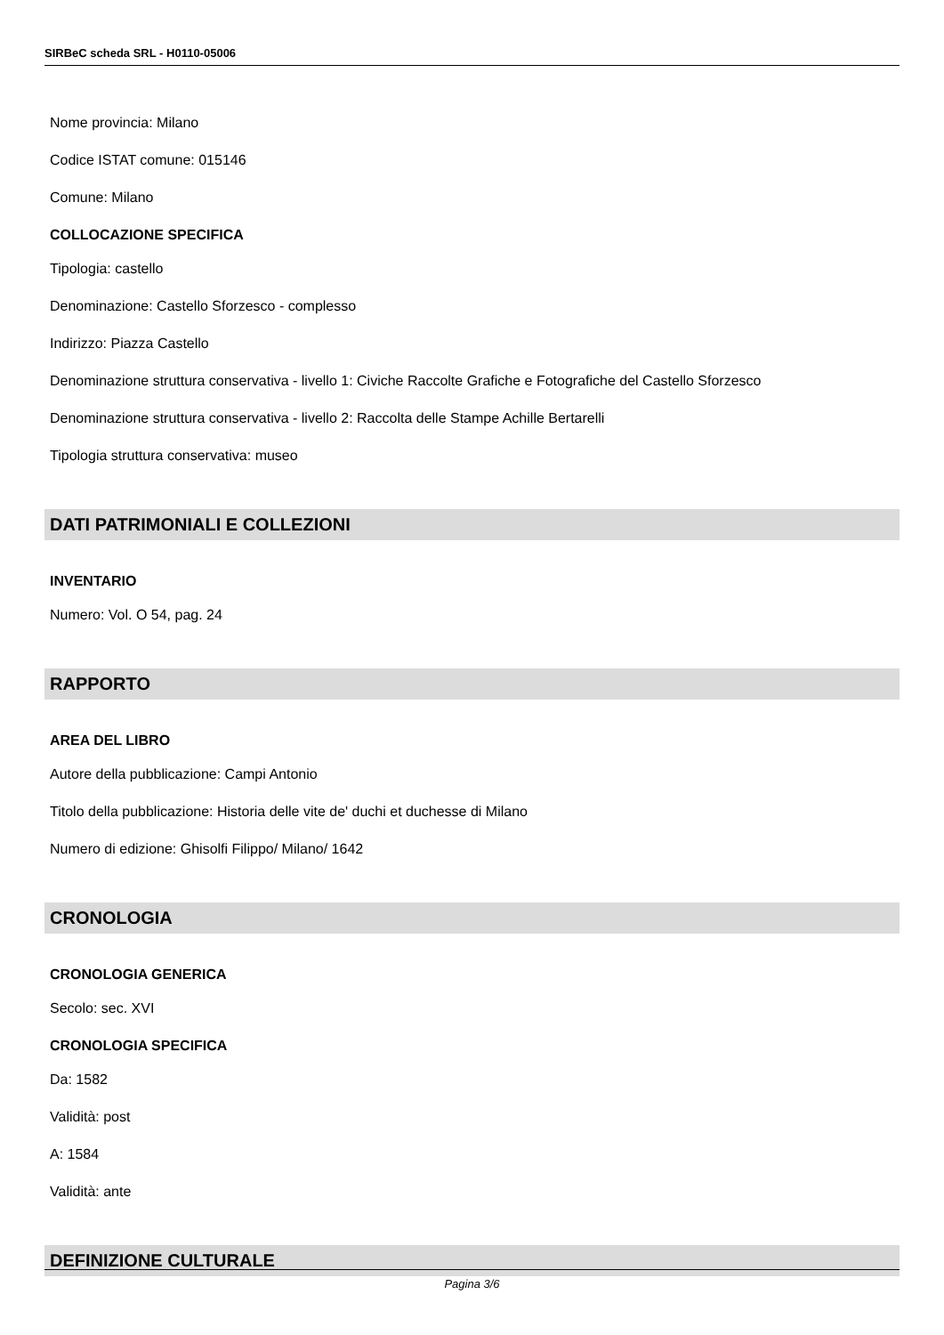SIRBeC scheda SRL - H0110-05006
Nome provincia: Milano
Codice ISTAT comune: 015146
Comune: Milano
COLLOCAZIONE SPECIFICA
Tipologia: castello
Denominazione: Castello Sforzesco - complesso
Indirizzo: Piazza Castello
Denominazione struttura conservativa - livello 1: Civiche Raccolte Grafiche e Fotografiche del Castello Sforzesco
Denominazione struttura conservativa - livello 2: Raccolta delle Stampe Achille Bertarelli
Tipologia struttura conservativa: museo
DATI PATRIMONIALI E COLLEZIONI
INVENTARIO
Numero: Vol. O 54, pag. 24
RAPPORTO
AREA DEL LIBRO
Autore della pubblicazione: Campi Antonio
Titolo della pubblicazione: Historia delle vite de' duchi et duchesse di Milano
Numero di edizione: Ghisolfi Filippo/ Milano/ 1642
CRONOLOGIA
CRONOLOGIA GENERICA
Secolo: sec. XVI
CRONOLOGIA SPECIFICA
Da: 1582
Validità: post
A: 1584
Validità: ante
DEFINIZIONE CULTURALE
Pagina 3/6